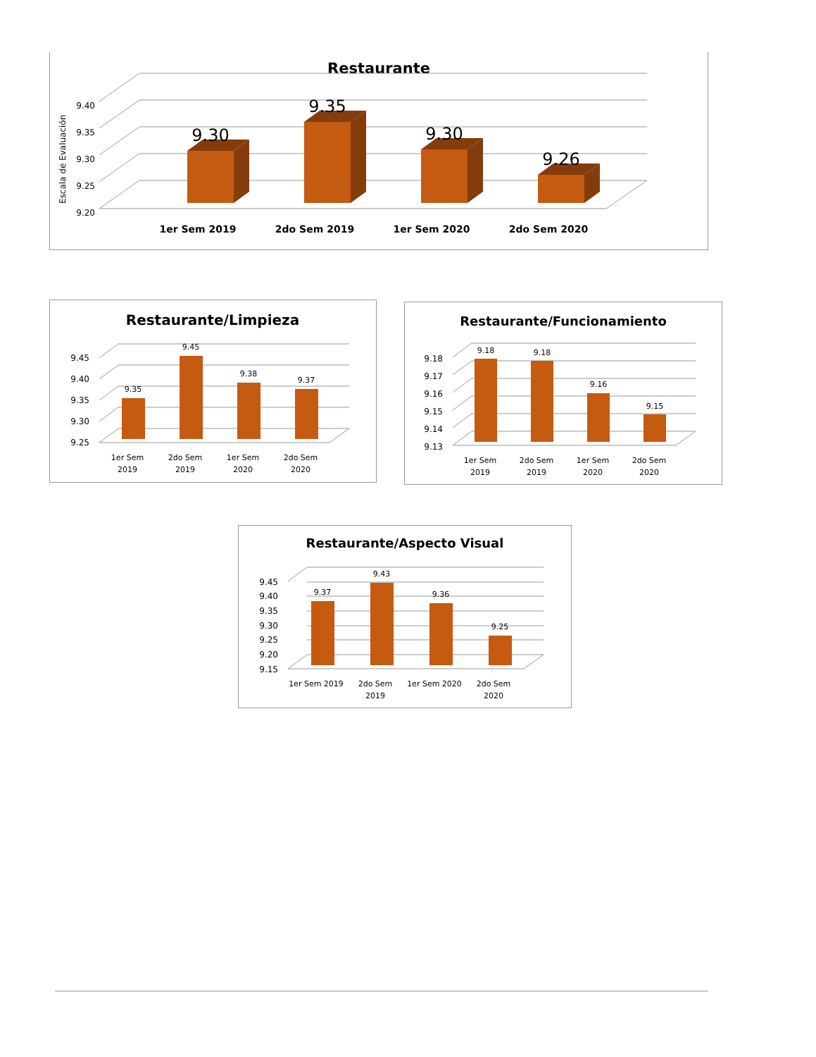Restaurante
Escala de Evaluación
9.40
9.35
9.30
9.25
9.20
9.30
9.35
9.30
9.26
1er Sem 2019
2do Sem 2019
1er Sem 2020
2do Sem 2020
Restaurante/Limpieza
9.45
9.40
9.35
9.30
9.25
9.35
9.45
9.38
9.37
1er Sem
2019
2do Sem
2019
1er Sem
2020
2do Sem
2020
Restaurante/Funcionamiento
9.18
9.17
9.16
9.15
9.14
9.13
9.18
9.18
9.16
9.15
1er Sem
2019
2do Sem
2019
1er Sem
2020
2do Sem
2020
Restaurante/Aspecto Visual
9.45
9.40
9.35
9.30
9.25
9.20
9.15
9.37
9.43
9.36
9.25
1er Sem 2019
2do Sem
2019
1er Sem 2020
2do Sem
2020